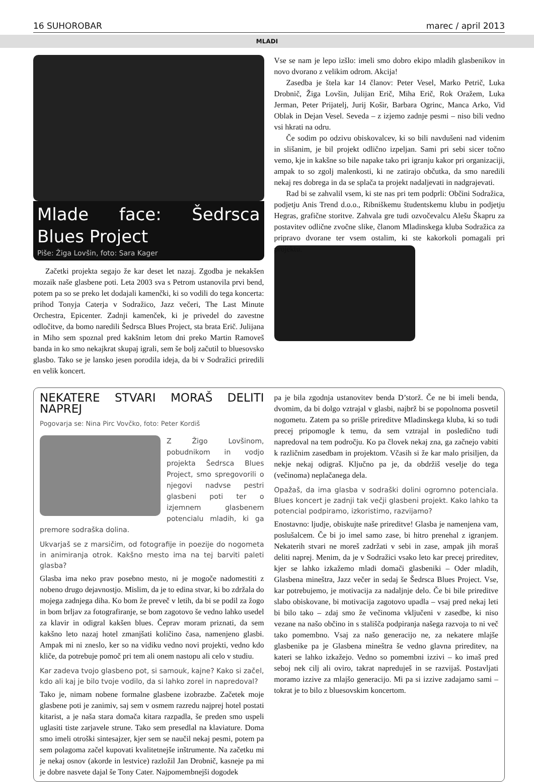16 SUHOROBAR marec / april 2013
MLADI
Mlade face: Šedrsca Blues Project
Piše: Žiga Lovšin, foto: Sara Kager
Začetki projekta segajo že kar deset let nazaj. Zgodba je nekakšen mozaik naše glasbene poti. Leta 2003 sva s Petrom ustanovila prvi bend, potem pa so se preko let dodajali kamenčki, ki so vodili do tega koncerta: prihod Tonyja Caterja v Sodražico, Jazz večeri, The Last Minute Orchestra, Epicenter. Zadnji kamenček, ki je privedel do zavestne odločitve, da bomo naredili Šedrsca Blues Project, sta brata Erič. Julijana in Miho sem spoznal pred kakšnim letom dni preko Martin Ramoveš banda in ko smo nekajkrat skupaj igrali, sem še bolj začutil to bluesovsko glasbo. Tako se je lansko jesen porodila ideja, da bi v Sodražici priredili en velik koncert.
Vse se nam je lepo izšlo: imeli smo dobro ekipo mladih glasbenikov in novo dvorano z velikim odrom. Akcija!
Zasedba je štela kar 14 članov: Peter Vesel, Marko Petrič, Luka Drobnič, Žiga Lovšin, Julijan Erič, Miha Erič, Rok Oražem, Luka Jerman, Peter Prijatelj, Jurij Košir, Barbara Ogrinc, Manca Arko, Vid Oblak in Dejan Vesel. Seveda – z izjemo zadnje pesmi – niso bili vedno vsi hkrati na odru.
Če sodim po odzivu obiskovalcev, ki so bili navdušeni nad videnim in slišanim, je bil projekt odlično izpeljan. Sami pri sebi sicer točno vemo, kje in kakšne so bile napake tako pri igranju kakor pri organizaciji, ampak to so zgolj malenkosti, ki ne zatirajo občutka, da smo naredili nekaj res dobrega in da se splača ta projekt nadaljevati in nadgrajevati.
Rad bi se zahvalil vsem, ki ste nas pri tem podprli: Občini Sodražica, podjetju Anis Trend d.o.o., Ribniškemu študentskemu klubu in podjetju Hegras, grafične storitve. Zahvala gre tudi ozvočevalcu Alešu Škapru za postavitev odlične zvočne slike, članom Mladinskega kluba Sodražica za pripravo dvorane ter vsem ostalim, ki ste kakorkoli pomagali pri projektu.
NEKATERE STVARI MORAŠ DELITI NAPREJ
Pogovarja se: Nina Pirc Vovčko, foto: Peter Kordiš
Z Žigo Lovšinom, pobudnikom in vodjo projekta Šedrsca Blues Project, smo spregovorili o njegovi nadvse pestri glasbeni poti ter o izjemnem glasbenem potencialu mladih, ki ga premore sodraška dolina.
Ukvarjaš se z marsičim, od fotografije in poezije do nogometa in animiranja otrok. Kakšno mesto ima na tej barviti paleti glasba?
Glasba ima neko prav posebno mesto, ni je mogoče nadomestiti z nobeno drugo dejavnostjo. Mislim, da je to edina stvar, ki bo zdržala do mojega zadnjega diha. Ko bom že preveč v letih, da bi se podil za žogo in bom brljav za fotografiranje, se bom zagotovo še vedno lahko usedel za klavir in odigral kakšen blues. Čeprav moram priznati, da sem kakšno leto nazaj hotel zmanjšati količino časa, namenjeno glasbi. Ampak mi ni zneslo, ker so na vidiku vedno novi projekti, vedno kdo kliče, da potrebuje pomoč pri tem ali onem nastopu ali celo v studiu.
Kar zadeva tvojo glasbeno pot, si samouk, kajne? Kako si začel, kdo ali kaj je bilo tvoje vodilo, da si lahko zorel in napredoval?
Tako je, nimam nobene formalne glasbene izobrazbe. Začetek moje glasbene poti je zanimiv, saj sem v osmem razredu najprej hotel postati kitarist, a je naša stara domača kitara razpadla, še preden smo uspeli uglasiti tiste zarjavele strune. Tako sem presedlal na klaviature. Doma smo imeli otroški sintesajzer, kjer sem se naučil nekaj pesmi, potem pa sem polagoma začel kupovati kvalitetnejše inštrumente. Na začetku mi je nekaj osnov (akorde in lestvice) razložil Jan Drobnič, kasneje pa mi je dobre nasvete dajal še Tony Cater. Najpomembnejši dogodek
pa je bila zgodnja ustanovitev benda D’storž. Če ne bi imeli benda, dvomim, da bi dolgo vztrajal v glasbi, najbrž bi se popolnoma posvetil nogometu. Zatem pa so prišle prireditve Mladinskega kluba, ki so tudi precej pripomogle k temu, da sem vztrajal in posledično tudi napredoval na tem področju. Ko pa človek nekaj zna, ga začnejo vabiti k različnim zasedbam in projektom. Včasih si že kar malo prisiljen, da nekje nekaj odigraš. Ključno pa je, da obdržiš veselje do tega (večinoma) neplačanega dela.
Opažaš, da ima glasba v sodraški dolini ogromno potenciala. Blues koncert je zadnji tak večji glasbeni projekt. Kako lahko ta potencial podpiramo, izkoristimo, razvijamo?
Enostavno: ljudje, obiskujte naše prireditve! Glasba je namenjena vam, poslušalcem. Če bi jo imel samo zase, bi hitro prenehal z igranjem. Nekaterih stvari ne moreš zadržati v sebi in zase, ampak jih moraš deliti naprej. Menim, da je v Sodražici vsako leto kar precej prireditev, kjer se lahko izkažemo mladi domači glasbeniki – Oder mladih, Glasbena mineštra, Jazz večer in sedaj še Šedrsca Blues Project. Vse, kar potrebujemo, je motivacija za nadaljnje delo. Če bi bile prireditve slabo obiskovane, bi motivacija zagotovo upadla – vsaj pred nekaj leti bi bilo tako – zdaj smo že večinoma vključeni v zasedbe, ki niso vezane na našo občino in s stališča podpiranja našega razvoja to ni več tako pomembno. Vsaj za našo generacijo ne, za nekatere mlajše glasbenike pa je Glasbena mineštra še vedno glavna prireditev, na kateri se lahko izkažejo. Vedno so pomembni izzivi – ko imaš pred seboj nek cilj ali oviro, takrat napreduješ in se razvijaš. Postavljati moramo izzive za mlajšo generacijo. Mi pa si izzive zadajamo sami – tokrat je to bilo z bluesovskim koncertom.